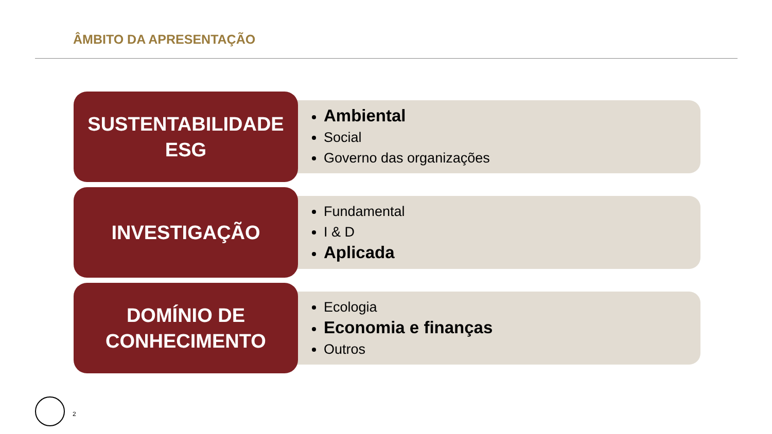ÂMBITO DA APRESENTAÇÃO
SUSTENTABILIDADE
ESG
Ambiental
Social
Governo das organizações
INVESTIGAÇÃO
Fundamental
I & D
Aplicada
DOMÍNIO DE
CONHECIMENTO
Ecologia
Economia e finanças
Outros
2